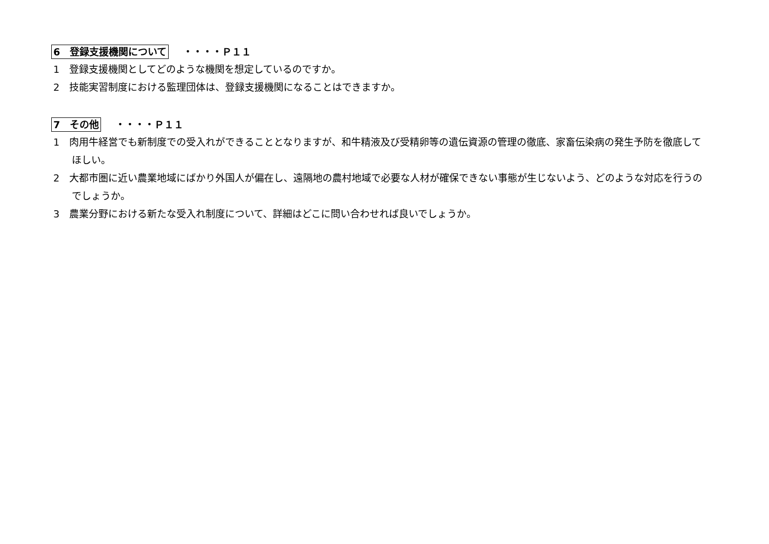6　登録支援機関について ・・・・Ｐ１１
1　登録支援機関としてどのような機関を想定しているのですか。
2　技能実習制度における監理団体は、登録支援機関になることはできますか。
7　その他 ・・・・Ｐ１１
1　肉用牛経営でも新制度での受入れができることとなりますが、和牛精液及び受精卵等の遺伝資源の管理の徹底、家畜伝染病の発生予防を徹底してほしい。
2　大都市圏に近い農業地域にばかり外国人が偏在し、遠隔地の農村地域で必要な人材が確保できない事態が生じないよう、どのような対応を行うのでしょうか。
3　農業分野における新たな受入れ制度について、詳細はどこに問い合わせれば良いでしょうか。